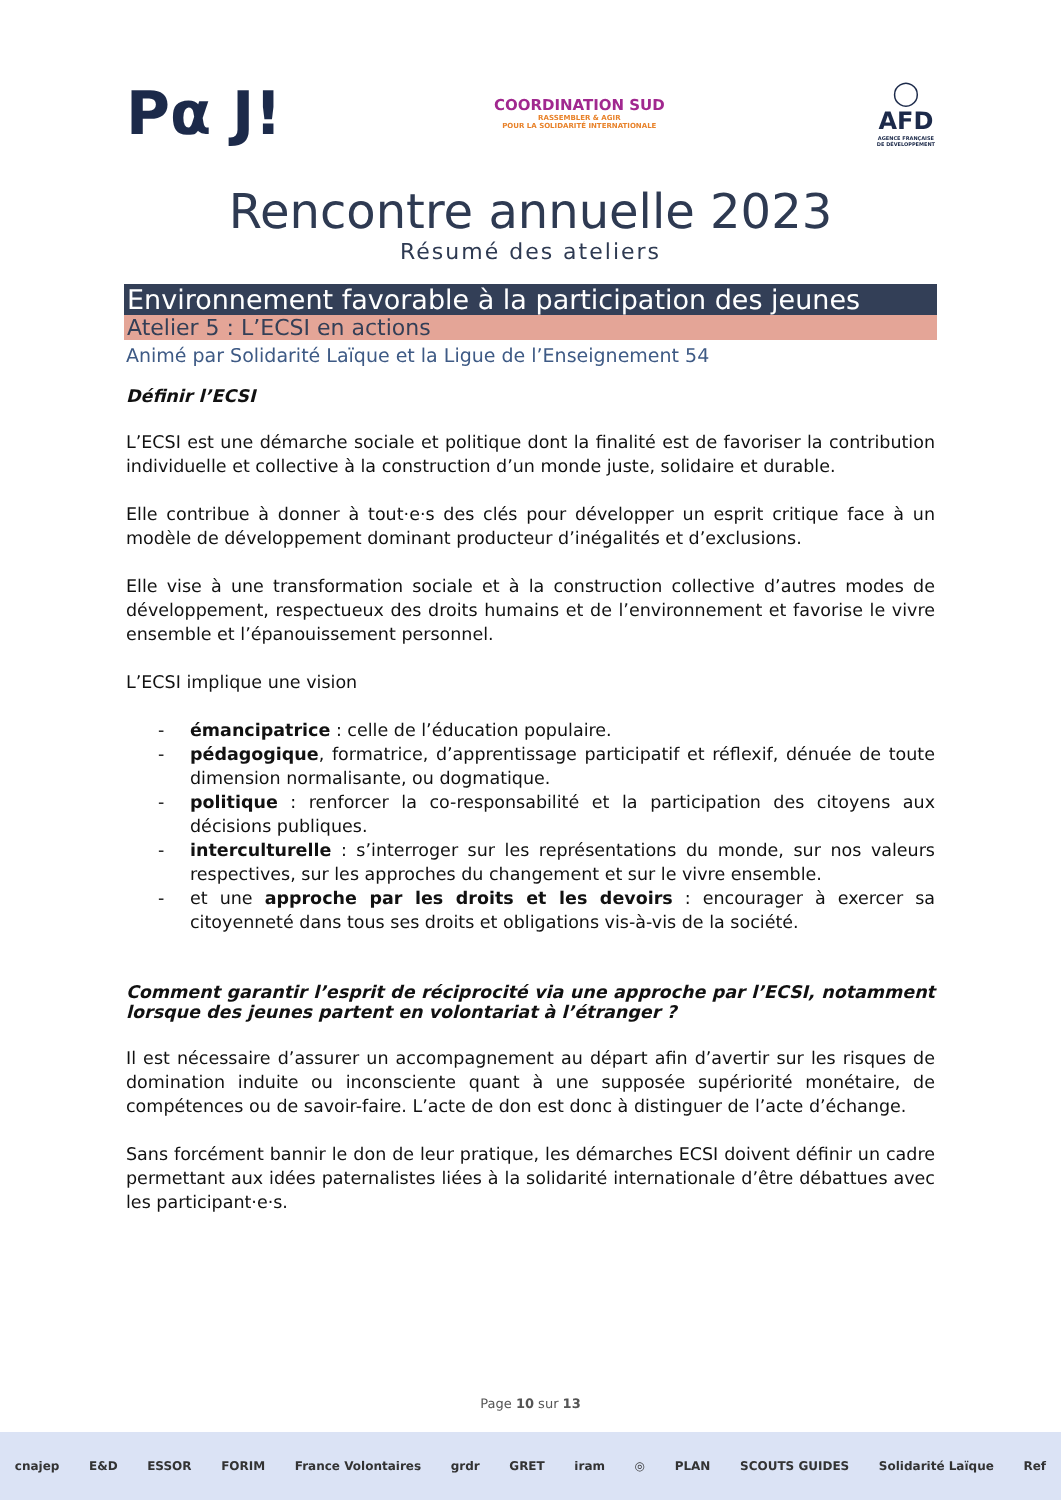Pα J!
COORDINATION SUD
RASSEMBLER & AGIR
POUR LA SOLIDARITÉ INTERNATIONALE
◯
AFD
AGENCE FRANÇAISE
DE DÉVELOPPEMENT
Rencontre annuelle 2023
Résumé des ateliers
Environnement favorable à la participation des jeunes
Atelier 5 : L’ECSI en actions
Animé par Solidarité Laïque et la Ligue de l’Enseignement 54
Définir l’ECSI
L’ECSI est une démarche sociale et politique dont la finalité est de favoriser la contribution individuelle et collective à la construction d’un monde juste, solidaire et durable.
Elle contribue à donner à tout·e·s des clés pour développer un esprit critique face à un modèle de développement dominant producteur d’inégalités et d’exclusions.
Elle vise à une transformation sociale et à la construction collective d’autres modes de développement, respectueux des droits humains et de l’environnement et favorise le vivre ensemble et l’épanouissement personnel.
L’ECSI implique une vision
- émancipatrice : celle de l’éducation populaire.
- pédagogique, formatrice, d’apprentissage participatif et réflexif, dénuée de toute dimension normalisante, ou dogmatique.
- politique : renforcer la co-responsabilité et la participation des citoyens aux décisions publiques.
- interculturelle : s’interroger sur les représentations du monde, sur nos valeurs respectives, sur les approches du changement et sur le vivre ensemble.
- et une approche par les droits et les devoirs : encourager à exercer sa citoyenneté dans tous ses droits et obligations vis-à-vis de la société.
Comment garantir l’esprit de réciprocité via une approche par l’ECSI, notamment lorsque des jeunes partent en volontariat à l’étranger ?
Il est nécessaire d’assurer un accompagnement au départ afin d’avertir sur les risques de domination induite ou inconsciente quant à une supposée supériorité monétaire, de compétences ou de savoir-faire. L’acte de don est donc à distinguer de l’acte d’échange.
Sans forcément bannir le don de leur pratique, les démarches ECSI doivent définir un cadre permettant aux idées paternalistes liées à la solidarité internationale d’être débattues avec les participant·e·s.
Page 10 sur 13
cnajep E&D ESSOR FORIM France Volontaires grdr GRET iram ◎ PLAN SCOUTS GUIDES Solidarité Laïque Ref